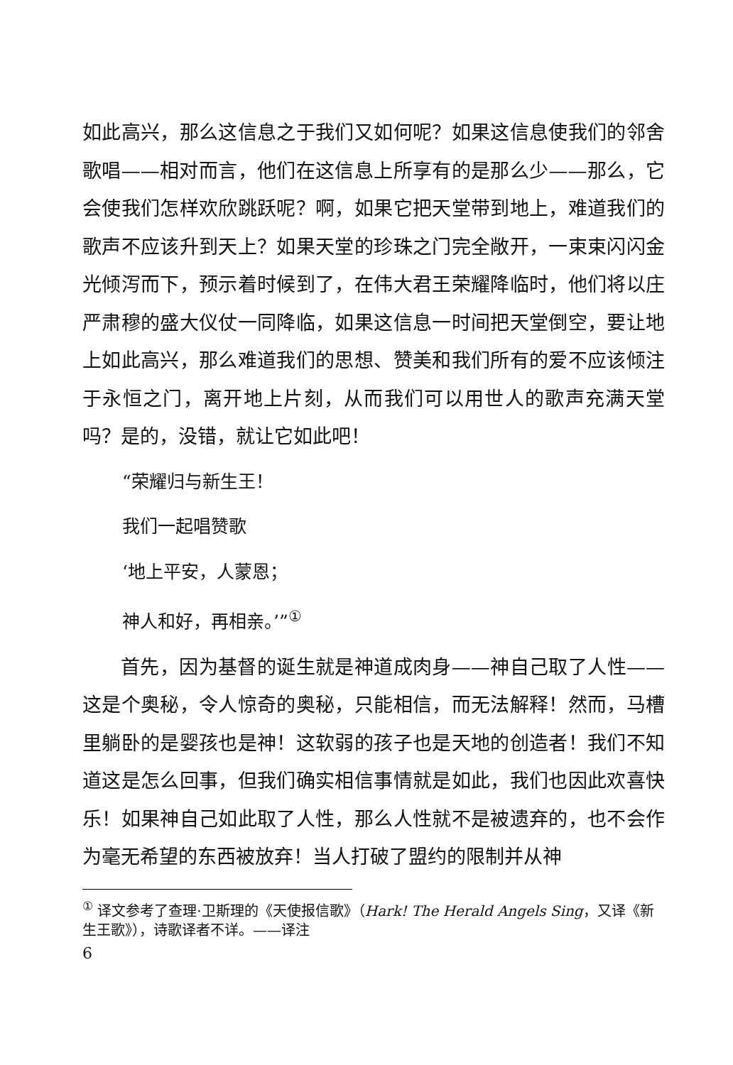如此高兴，那么这信息之于我们又如何呢？如果这信息使我们的邻舍歌唱——相对而言，他们在这信息上所享有的是那么少——那么，它会使我们怎样欢欣跳跃呢？啊，如果它把天堂带到地上，难道我们的歌声不应该升到天上？如果天堂的珍珠之门完全敞开，一束束闪闪金光倾泻而下，预示着时候到了，在伟大君王荣耀降临时，他们将以庄严肃穆的盛大仪仗一同降临，如果这信息一时间把天堂倒空，要让地上如此高兴，那么难道我们的思想、赞美和我们所有的爱不应该倾注于永恒之门，离开地上片刻，从而我们可以用世人的歌声充满天堂吗？是的，没错，就让它如此吧！
“荣耀归与新生王！
我们一起唱赞歌
‘地上平安，人蒙恩；
神人和好，再相亲。’”<sup>①</sup>
首先，因为基督的诞生就是神道成肉身——神自己取了人性——这是个奥秘，令人惊奇的奥秘，只能相信，而无法解释！然而，马槽里躺卧的是婴孩也是神！这软弱的孩子也是天地的创造者！我们不知道这是怎么回事，但我们确实相信事情就是如此，我们也因此欢喜快乐！如果神自己如此取了人性，那么人性就不是被遗弃的，也不会作为毫无希望的东西被放弃！当人打破了盟约的限制并从神
<sup>①</sup> 译文参考了查理·卫斯理的《天使报信歌》（Hark! The Herald Angels Sing，又译《新生王歌》），诗歌译者不详。——译注
6